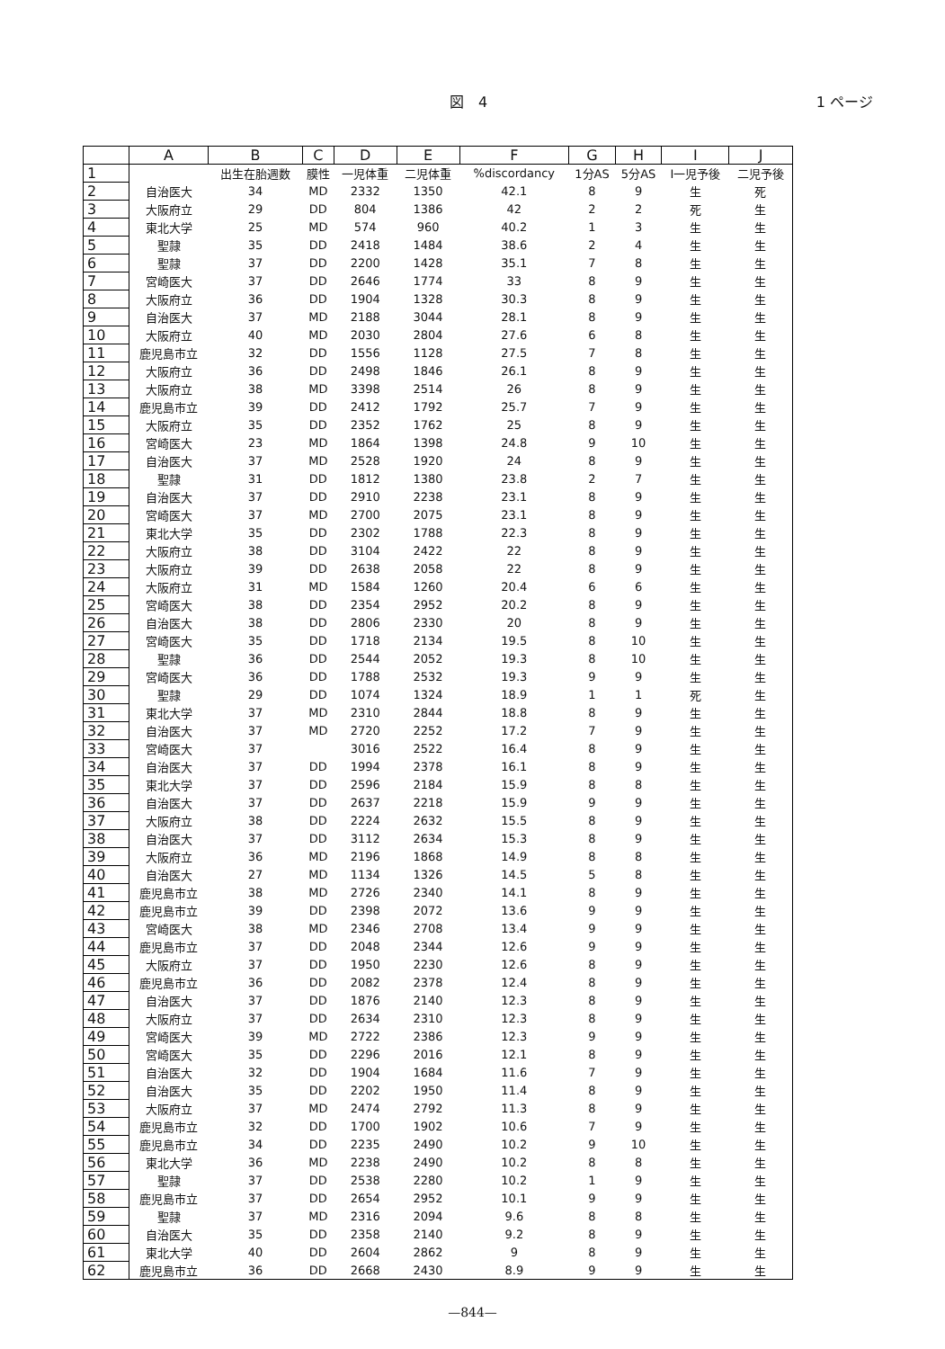図　4 1 ページ
| | A | B | C | D | E | F | G | H | I | J |
| --- | --- | --- | --- | --- | --- | --- | --- | --- | --- | --- |
| 1 | | 出生在胎週数 | 膜性 | 一児体重 | 二児体重 | %discordancy | 1分AS | 5分AS | I一児予後 | 二児予後 |
| 2 | 自治医大 | 34 | MD | 2332 | 1350 | 42.1 | 8 | 9 | 生 | 死 |
| 3 | 大阪府立 | 29 | DD | 804 | 1386 | 42 | 2 | 2 | 死 | 生 |
| 4 | 東北大学 | 25 | MD | 574 | 960 | 40.2 | 1 | 3 | 生 | 生 |
| 5 | 聖隷 | 35 | DD | 2418 | 1484 | 38.6 | 2 | 4 | 生 | 生 |
| 6 | 聖隷 | 37 | DD | 2200 | 1428 | 35.1 | 7 | 8 | 生 | 生 |
| 7 | 宮崎医大 | 37 | DD | 2646 | 1774 | 33 | 8 | 9 | 生 | 生 |
| 8 | 大阪府立 | 36 | DD | 1904 | 1328 | 30.3 | 8 | 9 | 生 | 生 |
| 9 | 自治医大 | 37 | MD | 2188 | 3044 | 28.1 | 8 | 9 | 生 | 生 |
| 10 | 大阪府立 | 40 | MD | 2030 | 2804 | 27.6 | 6 | 8 | 生 | 生 |
| 11 | 鹿児島市立 | 32 | DD | 1556 | 1128 | 27.5 | 7 | 8 | 生 | 生 |
| 12 | 大阪府立 | 36 | DD | 2498 | 1846 | 26.1 | 8 | 9 | 生 | 生 |
| 13 | 大阪府立 | 38 | MD | 3398 | 2514 | 26 | 8 | 9 | 生 | 生 |
| 14 | 鹿児島市立 | 39 | DD | 2412 | 1792 | 25.7 | 7 | 9 | 生 | 生 |
| 15 | 大阪府立 | 35 | DD | 2352 | 1762 | 25 | 8 | 9 | 生 | 生 |
| 16 | 宮崎医大 | 23 | MD | 1864 | 1398 | 24.8 | 9 | 10 | 生 | 生 |
| 17 | 自治医大 | 37 | MD | 2528 | 1920 | 24 | 8 | 9 | 生 | 生 |
| 18 | 聖隷 | 31 | DD | 1812 | 1380 | 23.8 | 2 | 7 | 生 | 生 |
| 19 | 自治医大 | 37 | DD | 2910 | 2238 | 23.1 | 8 | 9 | 生 | 生 |
| 20 | 宮崎医大 | 37 | MD | 2700 | 2075 | 23.1 | 8 | 9 | 生 | 生 |
| 21 | 東北大学 | 35 | DD | 2302 | 1788 | 22.3 | 8 | 9 | 生 | 生 |
| 22 | 大阪府立 | 38 | DD | 3104 | 2422 | 22 | 8 | 9 | 生 | 生 |
| 23 | 大阪府立 | 39 | DD | 2638 | 2058 | 22 | 8 | 9 | 生 | 生 |
| 24 | 大阪府立 | 31 | MD | 1584 | 1260 | 20.4 | 6 | 6 | 生 | 生 |
| 25 | 宮崎医大 | 38 | DD | 2354 | 2952 | 20.2 | 8 | 9 | 生 | 生 |
| 26 | 自治医大 | 38 | DD | 2806 | 2330 | 20 | 8 | 9 | 生 | 生 |
| 27 | 宮崎医大 | 35 | DD | 1718 | 2134 | 19.5 | 8 | 10 | 生 | 生 |
| 28 | 聖隷 | 36 | DD | 2544 | 2052 | 19.3 | 8 | 10 | 生 | 生 |
| 29 | 宮崎医大 | 36 | DD | 1788 | 2532 | 19.3 | 9 | 9 | 生 | 生 |
| 30 | 聖隷 | 29 | DD | 1074 | 1324 | 18.9 | 1 | 1 | 死 | 生 |
| 31 | 東北大学 | 37 | MD | 2310 | 2844 | 18.8 | 8 | 9 | 生 | 生 |
| 32 | 自治医大 | 37 | MD | 2720 | 2252 | 17.2 | 7 | 9 | 生 | 生 |
| 33 | 宮崎医大 | 37 | | 3016 | 2522 | 16.4 | 8 | 9 | 生 | 生 |
| 34 | 自治医大 | 37 | DD | 1994 | 2378 | 16.1 | 8 | 9 | 生 | 生 |
| 35 | 東北大学 | 37 | DD | 2596 | 2184 | 15.9 | 8 | 8 | 生 | 生 |
| 36 | 自治医大 | 37 | DD | 2637 | 2218 | 15.9 | 9 | 9 | 生 | 生 |
| 37 | 大阪府立 | 38 | DD | 2224 | 2632 | 15.5 | 8 | 9 | 生 | 生 |
| 38 | 自治医大 | 37 | DD | 3112 | 2634 | 15.3 | 8 | 9 | 生 | 生 |
| 39 | 大阪府立 | 36 | MD | 2196 | 1868 | 14.9 | 8 | 8 | 生 | 生 |
| 40 | 自治医大 | 27 | MD | 1134 | 1326 | 14.5 | 5 | 8 | 生 | 生 |
| 41 | 鹿児島市立 | 38 | MD | 2726 | 2340 | 14.1 | 8 | 9 | 生 | 生 |
| 42 | 鹿児島市立 | 39 | DD | 2398 | 2072 | 13.6 | 9 | 9 | 生 | 生 |
| 43 | 宮崎医大 | 38 | MD | 2346 | 2708 | 13.4 | 9 | 9 | 生 | 生 |
| 44 | 鹿児島市立 | 37 | DD | 2048 | 2344 | 12.6 | 9 | 9 | 生 | 生 |
| 45 | 大阪府立 | 37 | DD | 1950 | 2230 | 12.6 | 8 | 9 | 生 | 生 |
| 46 | 鹿児島市立 | 36 | DD | 2082 | 2378 | 12.4 | 8 | 9 | 生 | 生 |
| 47 | 自治医大 | 37 | DD | 1876 | 2140 | 12.3 | 8 | 9 | 生 | 生 |
| 48 | 大阪府立 | 37 | DD | 2634 | 2310 | 12.3 | 8 | 9 | 生 | 生 |
| 49 | 宮崎医大 | 39 | MD | 2722 | 2386 | 12.3 | 9 | 9 | 生 | 生 |
| 50 | 宮崎医大 | 35 | DD | 2296 | 2016 | 12.1 | 8 | 9 | 生 | 生 |
| 51 | 自治医大 | 32 | DD | 1904 | 1684 | 11.6 | 7 | 9 | 生 | 生 |
| 52 | 自治医大 | 35 | DD | 2202 | 1950 | 11.4 | 8 | 9 | 生 | 生 |
| 53 | 大阪府立 | 37 | MD | 2474 | 2792 | 11.3 | 8 | 9 | 生 | 生 |
| 54 | 鹿児島市立 | 32 | DD | 1700 | 1902 | 10.6 | 7 | 9 | 生 | 生 |
| 55 | 鹿児島市立 | 34 | DD | 2235 | 2490 | 10.2 | 9 | 10 | 生 | 生 |
| 56 | 東北大学 | 36 | MD | 2238 | 2490 | 10.2 | 8 | 8 | 生 | 生 |
| 57 | 聖隷 | 37 | DD | 2538 | 2280 | 10.2 | 1 | 9 | 生 | 生 |
| 58 | 鹿児島市立 | 37 | DD | 2654 | 2952 | 10.1 | 9 | 9 | 生 | 生 |
| 59 | 聖隷 | 37 | MD | 2316 | 2094 | 9.6 | 8 | 8 | 生 | 生 |
| 60 | 自治医大 | 35 | DD | 2358 | 2140 | 9.2 | 8 | 9 | 生 | 生 |
| 61 | 東北大学 | 40 | DD | 2604 | 2862 | 9 | 8 | 9 | 生 | 生 |
| 62 | 鹿児島市立 | 36 | DD | 2668 | 2430 | 8.9 | 9 | 9 | 生 | 生 |
—844—